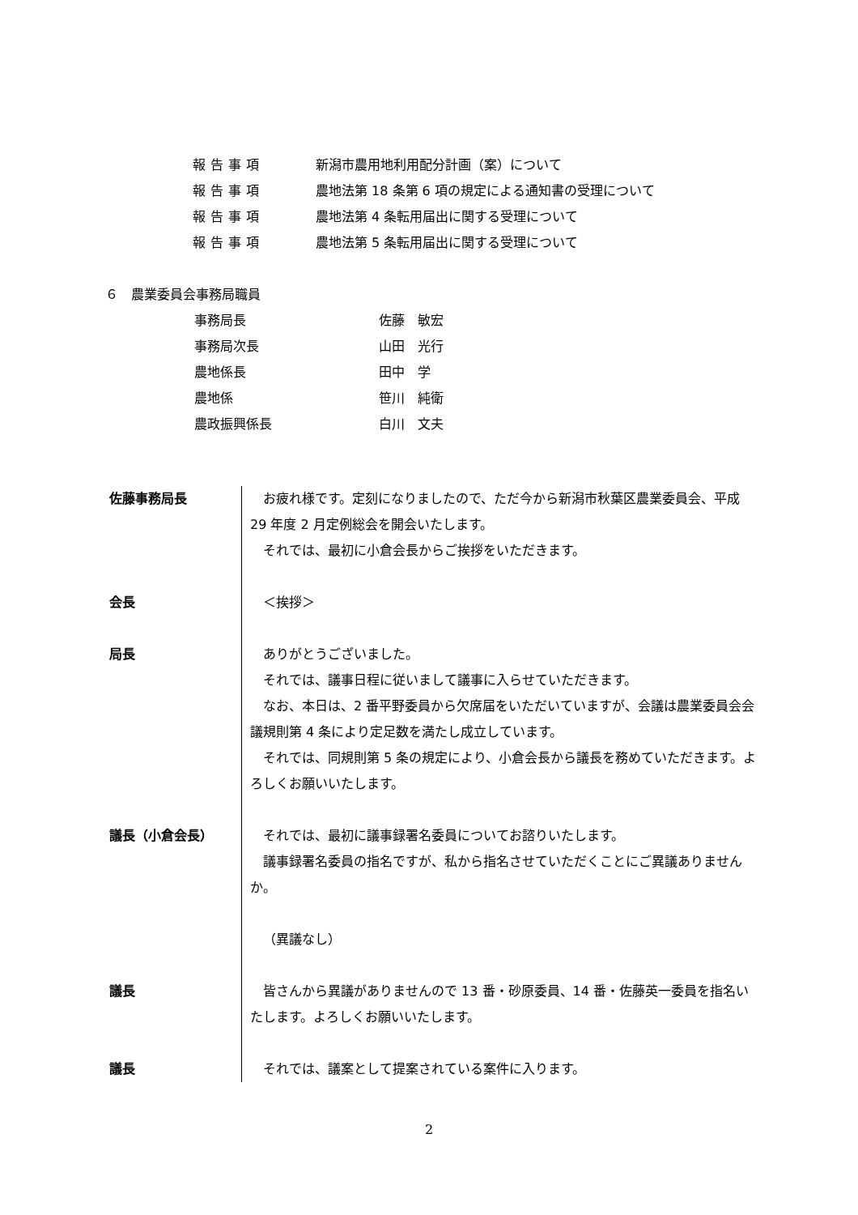報告事項 新潟市農用地利用配分計画（案）について
報告事項 農地法第 18 条第 6 項の規定による通知書の受理について
報告事項 農地法第 4 条転用届出に関する受理について
報告事項 農地法第 5 条転用届出に関する受理について
６　農業委員会事務局職員
| 事務局長 | 佐藤 敏宏 |
| 事務局次長 | 山田 光行 |
| 農地係長 | 田中 学 |
| 農地係 | 笹川 純衛 |
| 農政振興係長 | 白川 文夫 |
| 佐藤事務局長 | お疲れ様です。定刻になりましたので、ただ今から新潟市秋葉区農業委員会、平成 29 年度 2 月定例総会を開会いたします。 それでは、最初に小倉会長からご挨拶をいただきます。 |
| 会長 | ＜挨拶＞ |
| 局長 | ありがとうございました。 それでは、議事日程に従いまして議事に入らせていただきます。 なお、本日は、2 番平野委員から欠席届をいただいていますが、会議は農業委員会会議規則第 4 条により定足数を満たし成立しています。 それでは、同規則第 5 条の規定により、小倉会長から議長を務めていただきます。よろしくお願いいたします。 |
| 議長（小倉会長） | それでは、最初に議事録署名委員についてお諮りいたします。 議事録署名委員の指名ですが、私から指名させていただくことにご異議ありませんか。 （異議なし） |
| 議長 | 皆さんから異議がありませんので 13 番・砂原委員、14 番・佐藤英一委員を指名いたします。よろしくお願いいたします。 |
| 議長 | それでは、議案として提案されている案件に入ります。 |
2